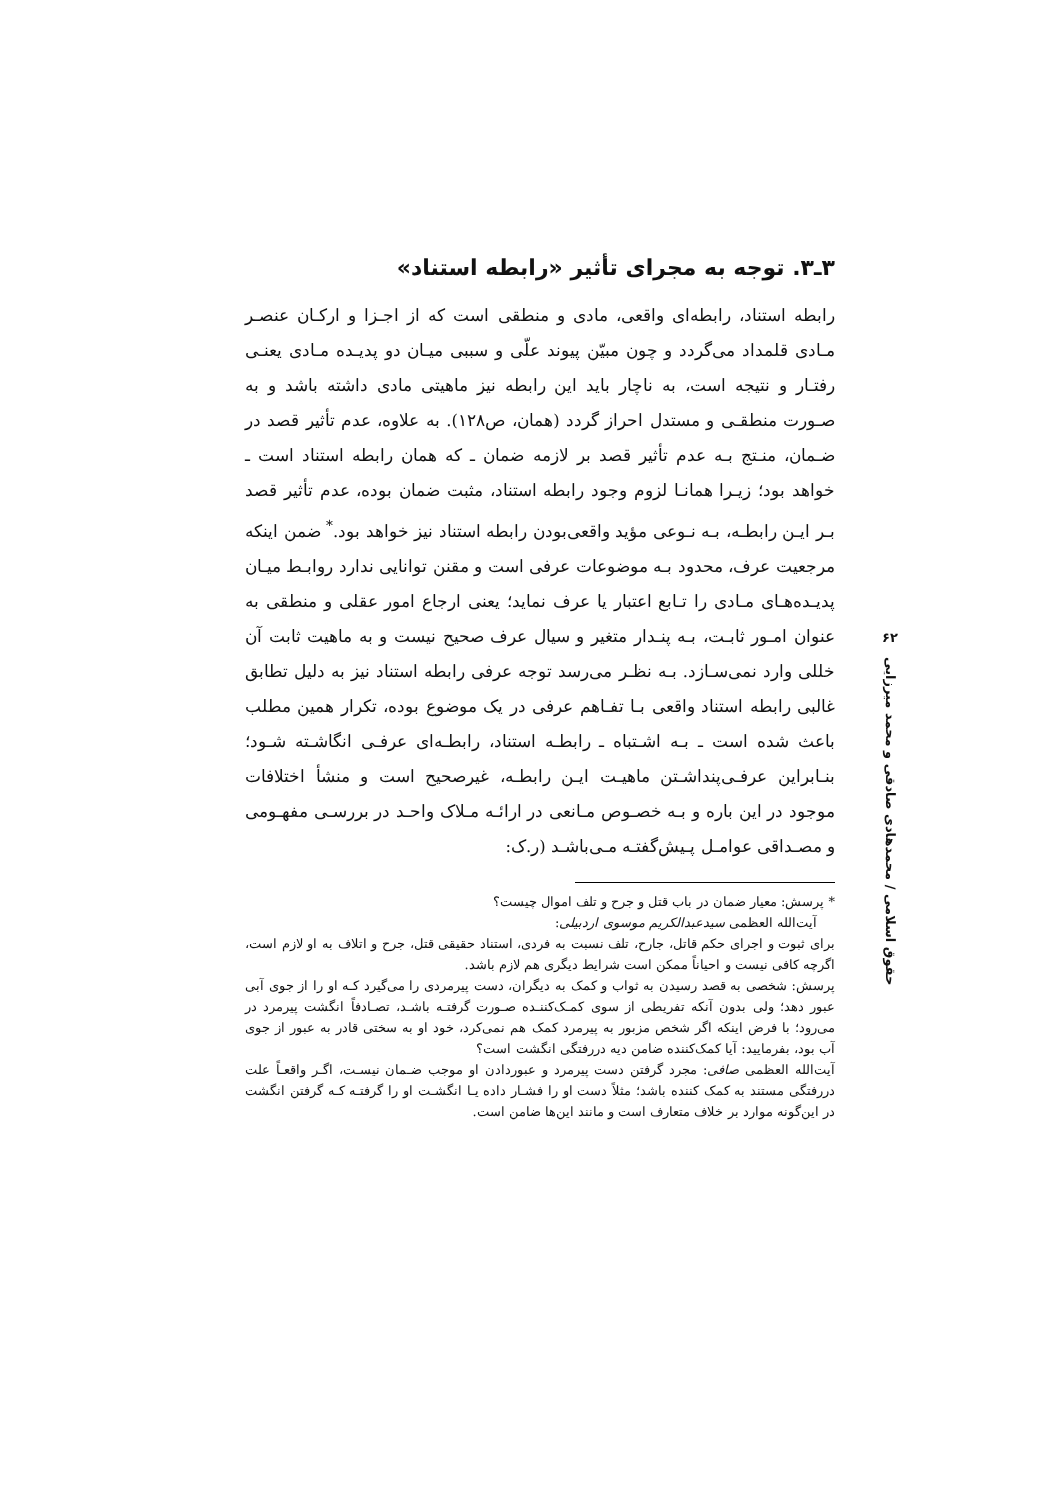۳ـ۳. توجه به مجرای تأثیر «رابطه استناد»
رابطه استناد، رابطه‌ای واقعی، مادی و منطقی است که از اجـزا و ارکـان عنصـر مـادی قلمداد می‌گردد و چون مبیّن پیوند علّی و سببی میـان دو پدیـده مـادی یعنـی رفتـار و نتیجه است، به ناچار باید این رابطه نیز ماهیتی مادی داشته باشد و به صـورت منطقـی و مستدل احراز گردد (همان، ص۱۲۸). به علاوه، عدم تأثیر قصد در ضـمان، منـتج بـه عدم تأثیر قصد بر لازمه ضمان ـ که همان رابطه استناد است ـ خواهد بود؛ زیـرا همانـا لزوم وجود رابطه استناد، مثبت ضمان بوده، عدم تأثیر قصد بـر ایـن رابطـه، بـه نـوعی مؤید واقعی‌بودن رابطه استناد نیز خواهد بود.<sup>*</sup> ضمن اینکه مرجعیت عرف، محدود بـه موضوعات عرفی است و مقنن توانایی ندارد روابـط میـان پدیـده‌هـای مـادی را تـابع اعتبار یا عرف نماید؛ یعنی ارجاع امور عقلی و منطقی به عنوان امـور ثابـت، بـه پنـدار متغیر و سیال عرف صحیح نیست و به ماهیت ثابت آن خللی وارد نمی‌سـازد. بـه نظـر می‌رسد توجه عرفی رابطه استناد نیز به دلیل تطابق غالبی رابطه استناد واقعی بـا تفـاهم عرفی در یک موضوع بوده، تکرار همین مطلب باعث شده است ـ بـه اشـتباه ـ رابطـه استناد، رابطـه‌ای عرفـی انگاشـته شـود؛ بنـابراین عرفـی‌پنداشـتن ماهیـت ایـن رابطـه، غیرصحیح است و منشأ اختلافات موجود در این باره و بـه خصـوص مـانعی در ارائـه مـلاک واحـد در بررسـی مفهـومی و مصـداقی عوامـل پـیش‌گفتـه مـی‌باشـد (ر.ک:
* پرسش: معیار ضمان در باب قتل و جرح و تلف اموال چیست؟
آیت‌الله العظمی سیدعبدالکریم موسوی اردبیلی:
برای ثبوت و اجرای حکم قاتل، جارح، تلف نسبت به فردی، استناد حقیقی قتل، جرح و اتلاف به او لازم است، اگرچه کافی نیست و احیاناً ممکن است شرایط دیگری هم لازم باشد.
پرسش: شخصی به قصد رسیدن به ثواب و کمک به دیگران، دست پیرمردی را می‌گیرد کـه او را از جوی آبی عبور دهد؛ ولی بدون آنکه تفریطی از سوی کمـک‌کننـده صـورت گرفتـه باشـد، تصـادفاً انگشت پیرمرد در می‌رود؛ با فرض اینکه اگر شخص مزبور به پیرمرد کمک هم نمی‌کرد، خود او به سختی قادر به عبور از جوی آب بود، بفرمایید: آیا کمک‌کننده ضامن دیه دررفتگی انگشت است؟
آیت‌الله العظمی صافی: مجرد گرفتن دست پیرمرد و عبوردادن او موجب ضـمان نیسـت، اگـر واقعـاً علت دررفتگی مستند به کمک کننده باشد؛ مثلاً دست او را فشـار داده یـا انگشـت او را گرفتـه کـه گرفتن انگشت در این‌گونه موارد بر خلاف متعارف است و مانند این‌ها ضامن است.
۶۲
حقوق اسلامی / محمدهادی صادقی و محمد میرزایی